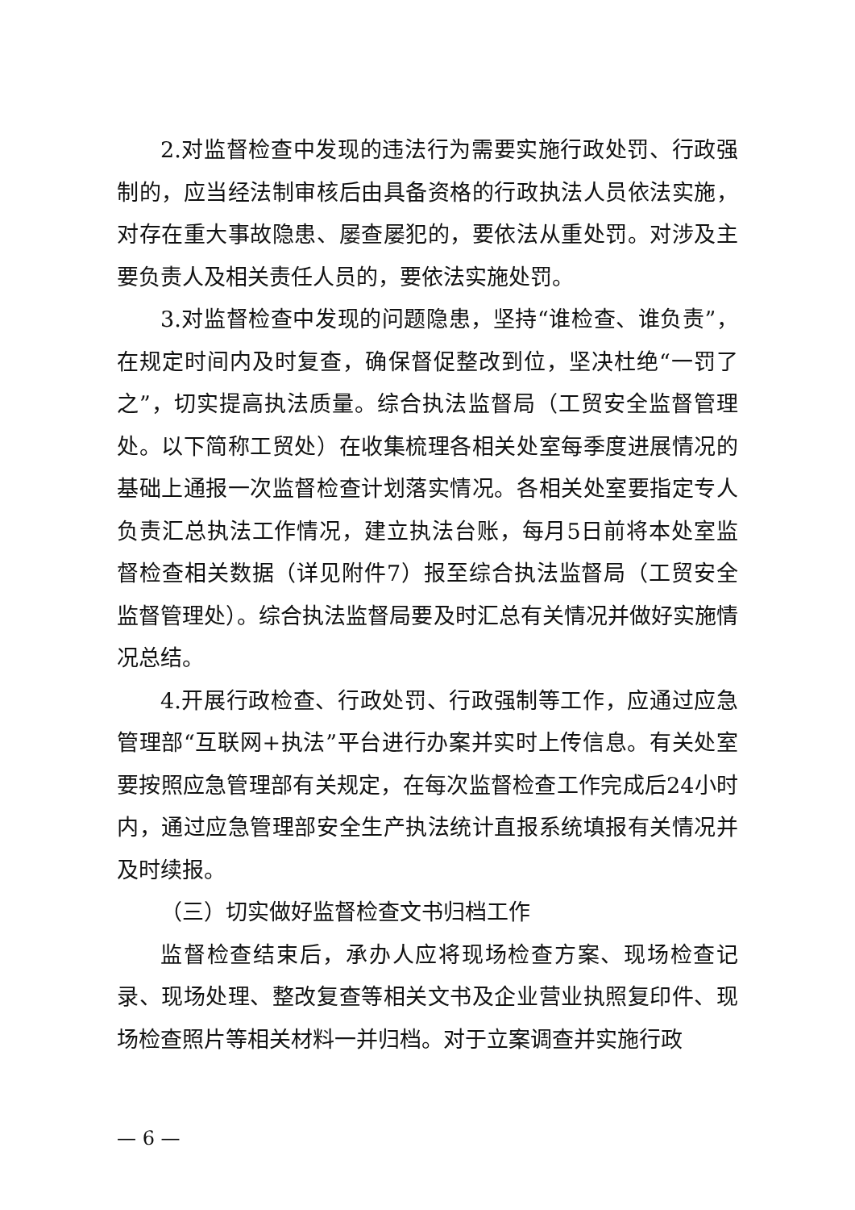2.对监督检查中发现的违法行为需要实施行政处罚、行政强制的，应当经法制审核后由具备资格的行政执法人员依法实施，对存在重大事故隐患、屡查屡犯的，要依法从重处罚。对涉及主要负责人及相关责任人员的，要依法实施处罚。
3.对监督检查中发现的问题隐患，坚持“谁检查、谁负责”，在规定时间内及时复查，确保督促整改到位，坚决杜绝“一罚了之”，切实提高执法质量。综合执法监督局（工贸安全监督管理处。以下简称工贸处）在收集梳理各相关处室每季度进展情况的基础上通报一次监督检查计划落实情况。各相关处室要指定专人负责汇总执法工作情况，建立执法台账，每月5日前将本处室监督检查相关数据（详见附件7）报至综合执法监督局（工贸安全监督管理处）。综合执法监督局要及时汇总有关情况并做好实施情况总结。
4.开展行政检查、行政处罚、行政强制等工作，应通过应急管理部“互联网+执法”平台进行办案并实时上传信息。有关处室要按照应急管理部有关规定，在每次监督检查工作完成后24小时内，通过应急管理部安全生产执法统计直报系统填报有关情况并及时续报。
（三）切实做好监督检查文书归档工作
监督检查结束后，承办人应将现场检查方案、现场检查记录、现场处理、整改复查等相关文书及企业营业执照复印件、现场检查照片等相关材料一并归档。对于立案调查并实施行政
— 6 —